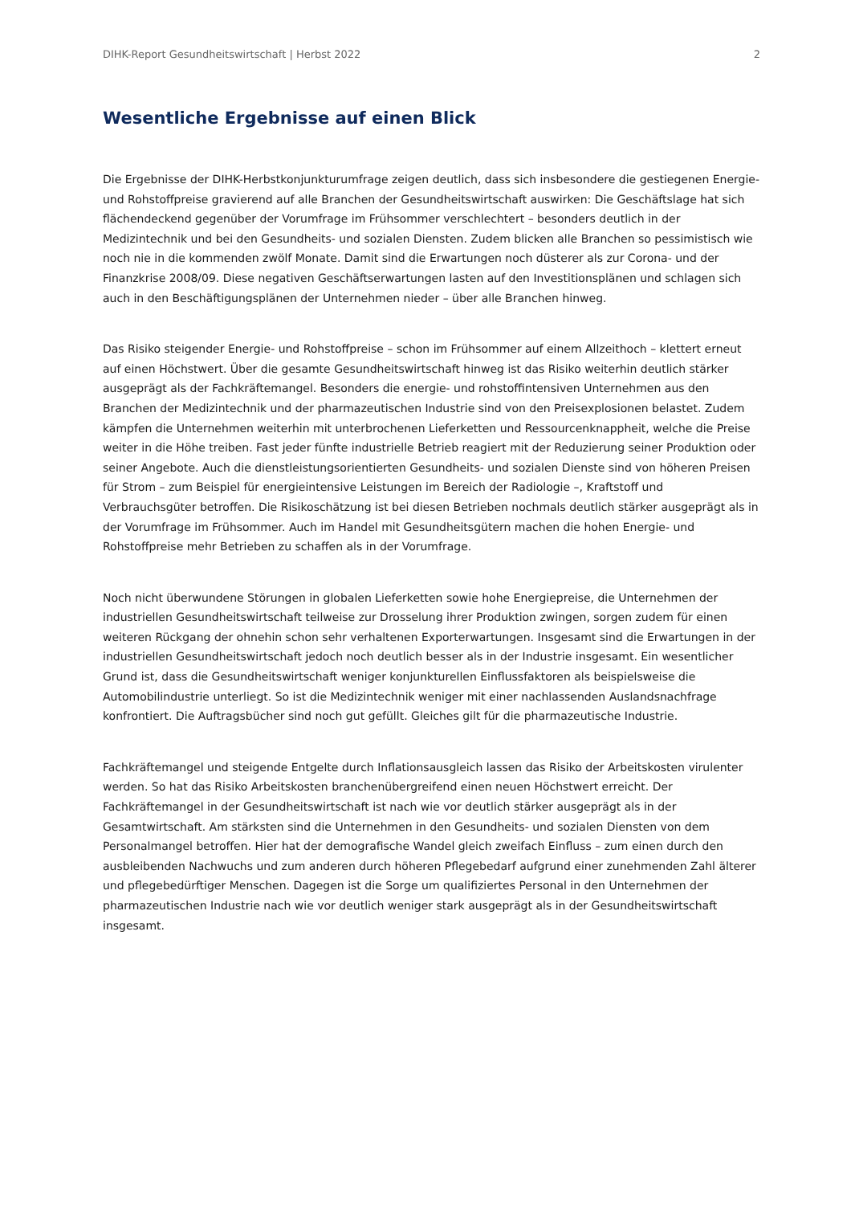DIHK-Report Gesundheitswirtschaft | Herbst 2022 2
Wesentliche Ergebnisse auf einen Blick
Die Ergebnisse der DIHK-Herbstkonjunkturumfrage zeigen deutlich, dass sich insbesondere die gestiegenen Energie- und Rohstoffpreise gravierend auf alle Branchen der Gesundheitswirtschaft auswirken: Die Geschäftslage hat sich flächendeckend gegenüber der Vorumfrage im Frühsommer verschlechtert – besonders deutlich in der Medizintechnik und bei den Gesundheits- und sozialen Diensten. Zudem blicken alle Branchen so pessimistisch wie noch nie in die kommenden zwölf Monate. Damit sind die Erwartungen noch düsterer als zur Corona- und der Finanzkrise 2008/09. Diese negativen Geschäftserwartungen lasten auf den Investitionsplänen und schlagen sich auch in den Beschäftigungsplänen der Unternehmen nieder – über alle Branchen hinweg.
Das Risiko steigender Energie- und Rohstoffpreise – schon im Frühsommer auf einem Allzeithoch – klettert erneut auf einen Höchstwert. Über die gesamte Gesundheitswirtschaft hinweg ist das Risiko weiterhin deutlich stärker ausgeprägt als der Fachkräftemangel. Besonders die energie- und rohstoffintensiven Unternehmen aus den Branchen der Medizintechnik und der pharmazeutischen Industrie sind von den Preisexplosionen belastet. Zudem kämpfen die Unternehmen weiterhin mit unterbrochenen Lieferketten und Ressourcenknappheit, welche die Preise weiter in die Höhe treiben. Fast jeder fünfte industrielle Betrieb reagiert mit der Reduzierung seiner Produktion oder seiner Angebote. Auch die dienstleistungsorientierten Gesundheits- und sozialen Dienste sind von höheren Preisen für Strom – zum Beispiel für energieintensive Leistungen im Bereich der Radiologie –, Kraftstoff und Verbrauchsgüter betroffen. Die Risikoschätzung ist bei diesen Betrieben nochmals deutlich stärker ausgeprägt als in der Vorumfrage im Frühsommer. Auch im Handel mit Gesundheitsgütern machen die hohen Energie- und Rohstoffpreise mehr Betrieben zu schaffen als in der Vorumfrage.
Noch nicht überwundene Störungen in globalen Lieferketten sowie hohe Energiepreise, die Unternehmen der industriellen Gesundheitswirtschaft teilweise zur Drosselung ihrer Produktion zwingen, sorgen zudem für einen weiteren Rückgang der ohnehin schon sehr verhaltenen Exporterwartungen. Insgesamt sind die Erwartungen in der industriellen Gesundheitswirtschaft jedoch noch deutlich besser als in der Industrie insgesamt. Ein wesentlicher Grund ist, dass die Gesundheitswirtschaft weniger konjunkturellen Einflussfaktoren als beispielsweise die Automobilindustrie unterliegt. So ist die Medizintechnik weniger mit einer nachlassenden Auslandsnachfrage konfrontiert. Die Auftragsbücher sind noch gut gefüllt. Gleiches gilt für die pharmazeutische Industrie.
Fachkräftemangel und steigende Entgelte durch Inflationsausgleich lassen das Risiko der Arbeitskosten virulenter werden. So hat das Risiko Arbeitskosten branchenübergreifend einen neuen Höchstwert erreicht. Der Fachkräftemangel in der Gesundheitswirtschaft ist nach wie vor deutlich stärker ausgeprägt als in der Gesamtwirtschaft. Am stärksten sind die Unternehmen in den Gesundheits- und sozialen Diensten von dem Personalmangel betroffen. Hier hat der demografische Wandel gleich zweifach Einfluss – zum einen durch den ausbleibenden Nachwuchs und zum anderen durch höheren Pflegebedarf aufgrund einer zunehmenden Zahl älterer und pflegebedürftiger Menschen. Dagegen ist die Sorge um qualifiziertes Personal in den Unternehmen der pharmazeutischen Industrie nach wie vor deutlich weniger stark ausgeprägt als in der Gesundheitswirtschaft insgesamt.